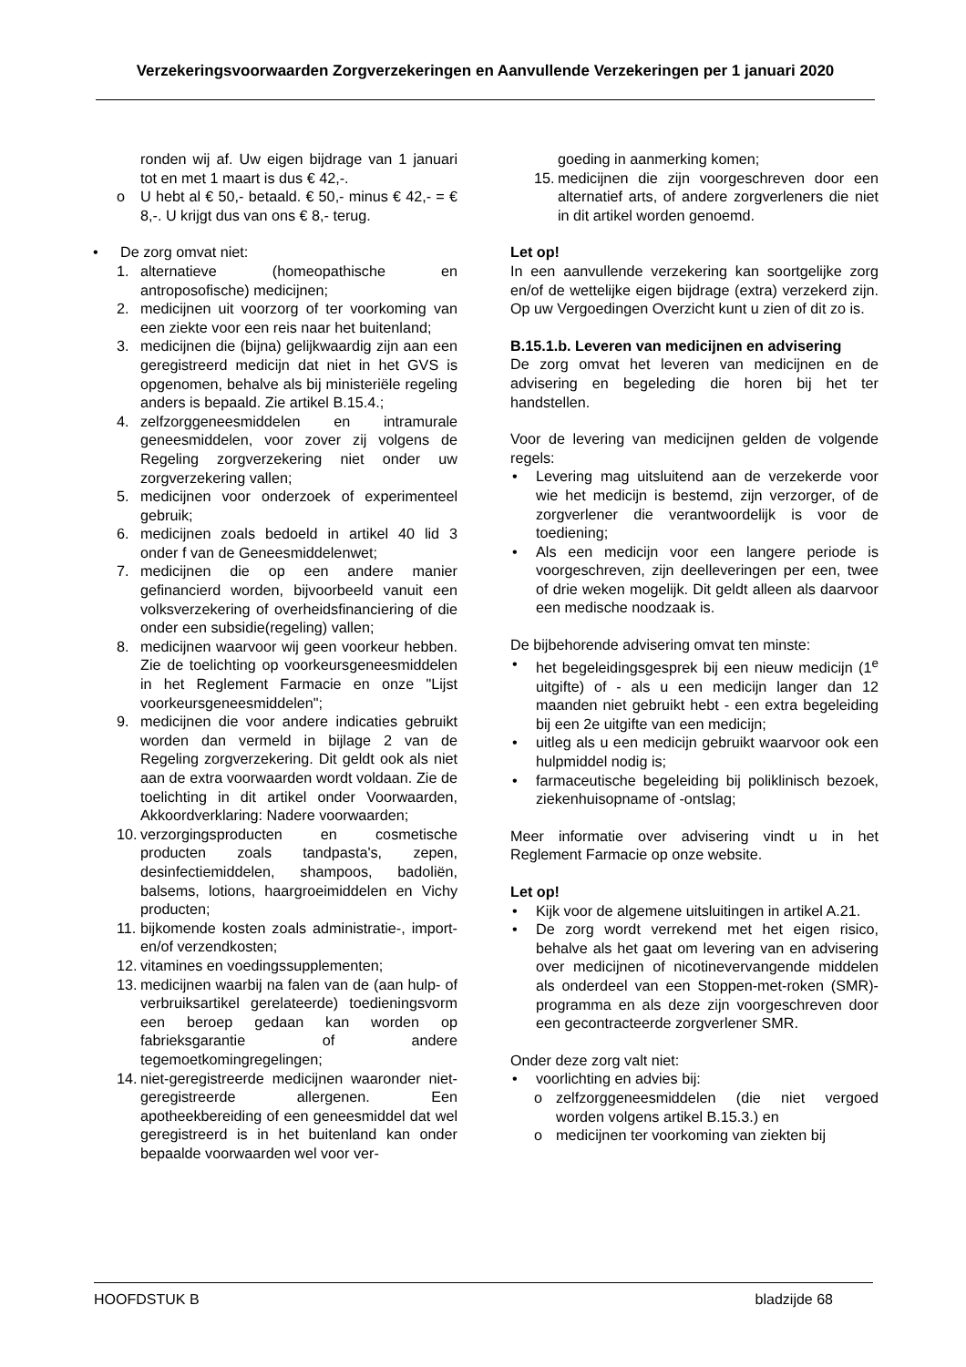Verzekeringsvoorwaarden Zorgverzekeringen en Aanvullende Verzekeringen per 1 januari 2020
ronden wij af. Uw eigen bijdrage van 1 januari tot en met 1 maart is dus € 42,-.
o U hebt al € 50,- betaald. € 50,- minus € 42,- = € 8,-. U krijgt dus van ons € 8,- terug.
• De zorg omvat niet:
1. alternatieve (homeopathische en antroposofische) medicijnen;
2. medicijnen uit voorzorg of ter voorkoming van een ziekte voor een reis naar het buitenland;
3. medicijnen die (bijna) gelijkwaardig zijn aan een geregistreerd medicijn dat niet in het GVS is opgenomen, behalve als bij ministeriële regeling anders is bepaald. Zie artikel B.15.4.;
4. zelfzorggeneesmiddelen en intramurale geneesmiddelen, voor zover zij volgens de Regeling zorgverzekering niet onder uw zorgverzekering vallen;
5. medicijnen voor onderzoek of experimenteel gebruik;
6. medicijnen zoals bedoeld in artikel 40 lid 3 onder f van de Geneesmiddelenwet;
7. medicijnen die op een andere manier gefinancierd worden, bijvoorbeeld vanuit een volksverzekering of overheidsfinanciering of die onder een subsidie(regeling) vallen;
8. medicijnen waarvoor wij geen voorkeur hebben. Zie de toelichting op voorkeursgeneesmiddelen in het Reglement Farmacie en onze "Lijst voorkeursgeneesmiddelen";
9. medicijnen die voor andere indicaties gebruikt worden dan vermeld in bijlage 2 van de Regeling zorgverzekering. Dit geldt ook als niet aan de extra voorwaarden wordt voldaan. Zie de toelichting in dit artikel onder Voorwaarden, Akkoordverklaring: Nadere voorwaarden;
10. verzorgingsproducten en cosmetische producten zoals tandpasta's, zepen, desinfectiemiddelen, shampoos, badoliën, balsems, lotions, haargroeimiddelen en Vichy producten;
11. bijkomende kosten zoals administratie-, import- en/of verzendkosten;
12. vitamines en voedingssupplementen;
13. medicijnen waarbij na falen van de (aan hulp- of verbruiksartikel gerelateerde) toedieningsvorm een beroep gedaan kan worden op fabrieksgarantie of andere tegemoetkomingregelingen;
14. niet-geregistreerde medicijnen waaronder niet-geregistreerde allergenen. Een apotheekbereiding of een geneesmiddel dat wel geregistreerd is in het buitenland kan onder bepaalde voorwaarden wel voor ver-
goeding in aanmerking komen;
15. medicijnen die zijn voorgeschreven door een alternatief arts, of andere zorgverleners die niet in dit artikel worden genoemd.
Let op!
In een aanvullende verzekering kan soortgelijke zorg en/of de wettelijke eigen bijdrage (extra) verzekerd zijn. Op uw Vergoedingen Overzicht kunt u zien of dit zo is.
B.15.1.b. Leveren van medicijnen en advisering
De zorg omvat het leveren van medicijnen en de advisering en begeleding die horen bij het ter handstellen.
Voor de levering van medicijnen gelden de volgende regels:
• Levering mag uitsluitend aan de verzekerde voor wie het medicijn is bestemd, zijn verzorger, of de zorgverlener die verantwoordelijk is voor de toediening;
• Als een medicijn voor een langere periode is voorgeschreven, zijn deelleveringen per een, twee of drie weken mogelijk. Dit geldt alleen als daarvoor een medische noodzaak is.
De bijbehorende advisering omvat ten minste:
• het begeleidingsgesprek bij een nieuw medicijn (1<sup>e</sup> uitgifte) of - als u een medicijn langer dan 12 maanden niet gebruikt hebt - een extra begeleiding bij een 2e uitgifte van een medicijn;
• uitleg als u een medicijn gebruikt waarvoor ook een hulpmiddel nodig is;
• farmaceutische begeleiding bij poliklinisch bezoek, ziekenhuisopname of -ontslag;
Meer informatie over advisering vindt u in het Reglement Farmacie op onze website.
Let op!
• Kijk voor de algemene uitsluitingen in artikel A.21.
• De zorg wordt verrekend met het eigen risico, behalve als het gaat om levering van en advisering over medicijnen of nicotinevervangende middelen als onderdeel van een Stoppen-met-roken (SMR)-programma en als deze zijn voorgeschreven door een gecontracteerde zorgverlener SMR.
Onder deze zorg valt niet:
• voorlichting en advies bij:
o zelfzorggeneesmiddelen (die niet vergoed worden volgens artikel B.15.3.) en
o medicijnen ter voorkoming van ziekten bij
HOOFDSTUK B bladzijde 68